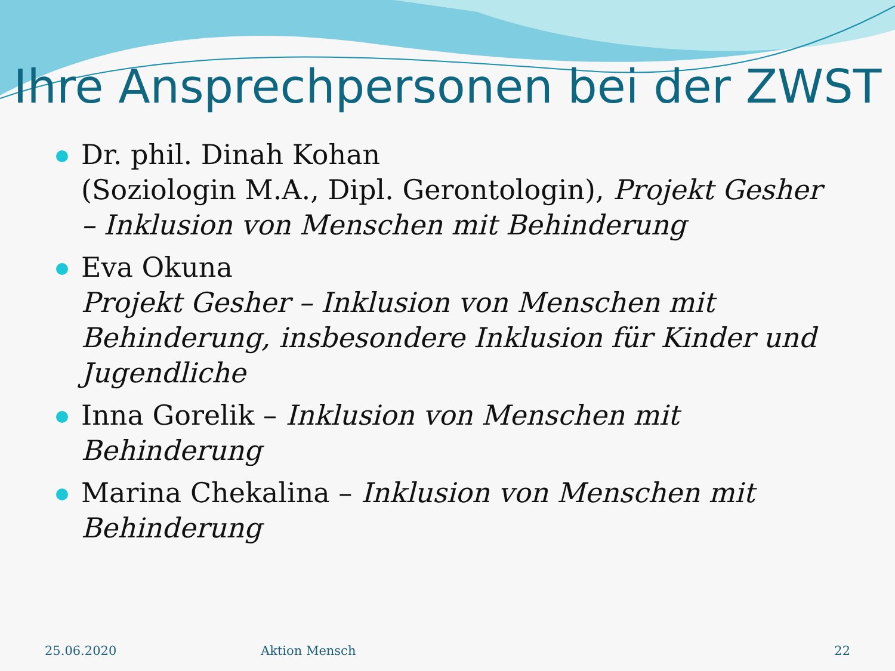Ihre Ansprechpersonen bei der ZWST
Dr. phil. Dinah Kohan
(Soziologin M.A., Dipl. Gerontologin), Projekt Gesher – Inklusion von Menschen mit Behinderung
Eva Okuna
Projekt Gesher – Inklusion von Menschen mit Behinderung, insbesondere Inklusion für Kinder und Jugendliche
Inna Gorelik – Inklusion von Menschen mit Behinderung
Marina Chekalina – Inklusion von Menschen mit Behinderung
25.06.2020 Aktion Mensch 22